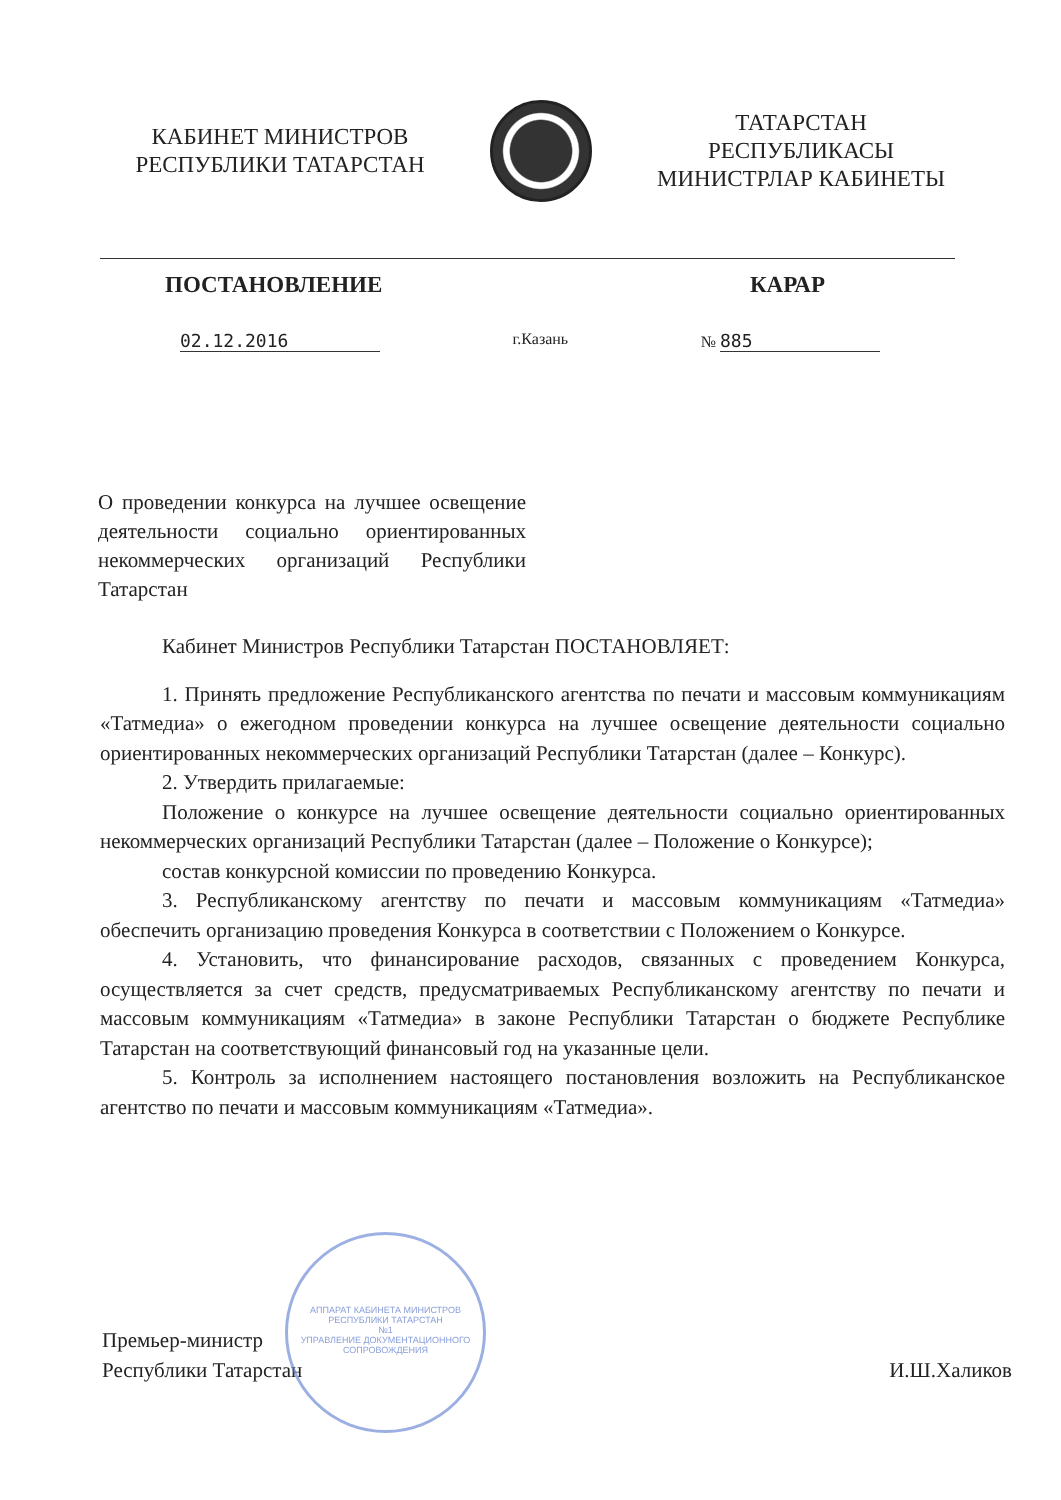КАБИНЕТ МИНИСТРОВ
РЕСПУБЛИКИ ТАТАРСТАН
ТАТАРСТАН РЕСПУБЛИКАСЫ
МИНИСТРЛАР КАБИНЕТЫ
ПОСТАНОВЛЕНИЕ КАРАР
02.12.2016 г.Казань № 885
О проведении конкурса на лучшее освещение деятельности социально ориентированных некоммерческих организаций Республики Татарстан
Кабинет Министров Республики Татарстан ПОСТАНОВЛЯЕТ:
1. Принять предложение Республиканского агентства по печати и массовым коммуникациям «Татмедиа» о ежегодном проведении конкурса на лучшее освещение деятельности социально ориентированных некоммерческих организаций Республики Татарстан (далее – Конкурс).
2. Утвердить прилагаемые:
Положение о конкурсе на лучшее освещение деятельности социально ориентированных некоммерческих организаций Республики Татарстан (далее – Положение о Конкурсе);
состав конкурсной комиссии по проведению Конкурса.
3. Республиканскому агентству по печати и массовым коммуникациям «Татмедиа» обеспечить организацию проведения Конкурса в соответствии с Положением о Конкурсе.
4. Установить, что финансирование расходов, связанных с проведением Конкурса, осуществляется за счет средств, предусматриваемых Республиканскому агентству по печати и массовым коммуникациям «Татмедиа» в законе Республики Татарстан о бюджете Республике Татарстан на соответствующий финансовый год на указанные цели.
5. Контроль за исполнением настоящего постановления возложить на Республиканское агентство по печати и массовым коммуникациям «Татмедиа».
Премьер-министр
Республики Татарстан И.Ш.Халиков
АППАРАТ КАБИНЕТА МИНИСТРОВ РЕСПУБЛИКИ ТАТАРСТАН
№1
УПРАВЛЕНИЕ ДОКУМЕНТАЦИОННОГО СОПРОВОЖДЕНИЯ